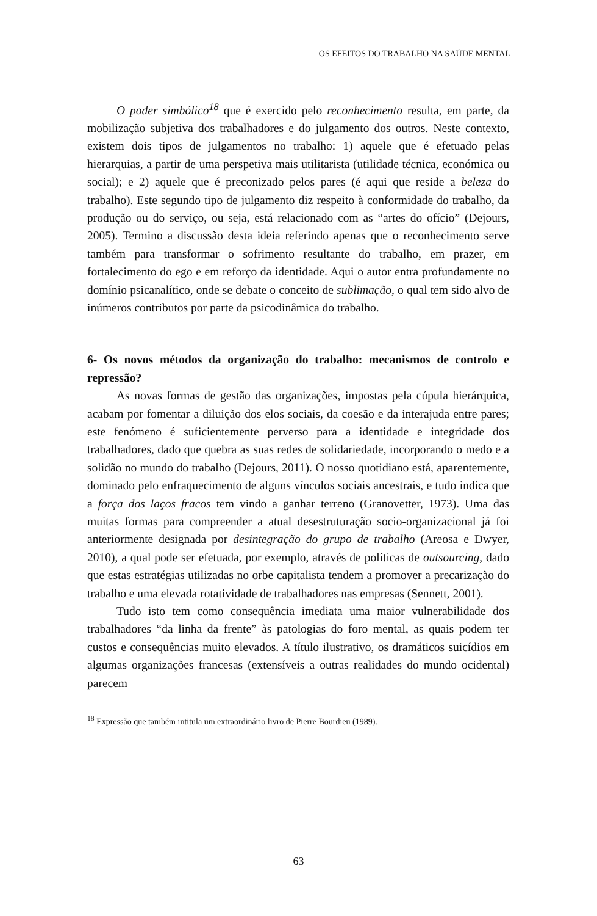OS EFEITOS DO TRABALHO NA SAÚDE MENTAL
O poder simbólico<sup>18</sup> que é exercido pelo reconhecimento resulta, em parte, da mobilização subjetiva dos trabalhadores e do julgamento dos outros. Neste contexto, existem dois tipos de julgamentos no trabalho: 1) aquele que é efetuado pelas hierarquias, a partir de uma perspetiva mais utilitarista (utilidade técnica, económica ou social); e 2) aquele que é preconizado pelos pares (é aqui que reside a beleza do trabalho). Este segundo tipo de julgamento diz respeito à conformidade do trabalho, da produção ou do serviço, ou seja, está relacionado com as “artes do ofício” (Dejours, 2005). Termino a discussão desta ideia referindo apenas que o reconhecimento serve também para transformar o sofrimento resultante do trabalho, em prazer, em fortalecimento do ego e em reforço da identidade. Aqui o autor entra profundamente no domínio psicanalítico, onde se debate o conceito de sublimação, o qual tem sido alvo de inúmeros contributos por parte da psicodinâmica do trabalho.
6- Os novos métodos da organização do trabalho: mecanismos de controlo e repressão?
As novas formas de gestão das organizações, impostas pela cúpula hierárquica, acabam por fomentar a diluição dos elos sociais, da coesão e da interajuda entre pares; este fenómeno é suficientemente perverso para a identidade e integridade dos trabalhadores, dado que quebra as suas redes de solidariedade, incorporando o medo e a solidão no mundo do trabalho (Dejours, 2011). O nosso quotidiano está, aparentemente, dominado pelo enfraquecimento de alguns vínculos sociais ancestrais, e tudo indica que a força dos laços fracos tem vindo a ganhar terreno (Granovetter, 1973). Uma das muitas formas para compreender a atual desestruturação socio-organizacional já foi anteriormente designada por desintegração do grupo de trabalho (Areosa e Dwyer, 2010), a qual pode ser efetuada, por exemplo, através de políticas de outsourcing, dado que estas estratégias utilizadas no orbe capitalista tendem a promover a precarização do trabalho e uma elevada rotatividade de trabalhadores nas empresas (Sennett, 2001).
Tudo isto tem como consequência imediata uma maior vulnerabilidade dos trabalhadores “da linha da frente” às patologias do foro mental, as quais podem ter custos e consequências muito elevados. A título ilustrativo, os dramáticos suicídios em algumas organizações francesas (extensíveis a outras realidades do mundo ocidental) parecem
<sup>18</sup> Expressão que também intitula um extraordinário livro de Pierre Bourdieu (1989).
63